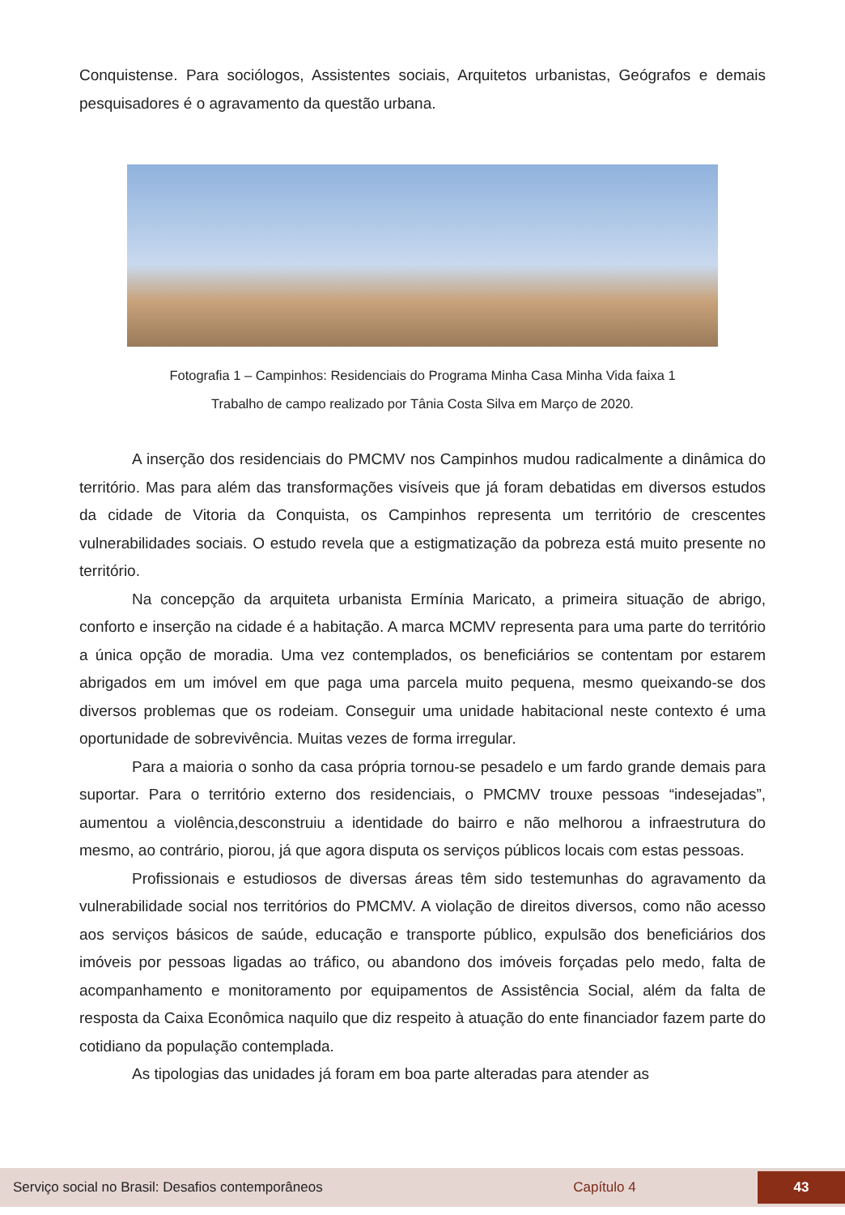Conquistense. Para sociólogos, Assistentes sociais, Arquitetos urbanistas, Geógrafos e demais pesquisadores é o agravamento da questão urbana.
Fotografia 1 – Campinhos: Residenciais do Programa Minha Casa Minha Vida faixa 1
Trabalho de campo realizado por Tânia Costa Silva em Março de 2020.
A inserção dos residenciais do PMCMV nos Campinhos mudou radicalmente a dinâmica do território. Mas para além das transformações visíveis que já foram debatidas em diversos estudos da cidade de Vitoria da Conquista, os Campinhos representa um território de crescentes vulnerabilidades sociais. O estudo revela que a estigmatização da pobreza está muito presente no território.
Na concepção da arquiteta urbanista Ermínia Maricato, a primeira situação de abrigo, conforto e inserção na cidade é a habitação. A marca MCMV representa para uma parte do território a única opção de moradia. Uma vez contemplados, os beneficiários se contentam por estarem abrigados em um imóvel em que paga uma parcela muito pequena, mesmo queixando-se dos diversos problemas que os rodeiam. Conseguir uma unidade habitacional neste contexto é uma oportunidade de sobrevivência. Muitas vezes de forma irregular.
Para a maioria o sonho da casa própria tornou-se pesadelo e um fardo grande demais para suportar. Para o território externo dos residenciais, o PMCMV trouxe pessoas “indesejadas”, aumentou a violência,desconstruiu a identidade do bairro e não melhorou a infraestrutura do mesmo, ao contrário, piorou, já que agora disputa os serviços públicos locais com estas pessoas.
Profissionais e estudiosos de diversas áreas têm sido testemunhas do agravamento da vulnerabilidade social nos territórios do PMCMV. A violação de direitos diversos, como não acesso aos serviços básicos de saúde, educação e transporte público, expulsão dos beneficiários dos imóveis por pessoas ligadas ao tráfico, ou abandono dos imóveis forçadas pelo medo, falta de acompanhamento e monitoramento por equipamentos de Assistência Social, além da falta de resposta da Caixa Econômica naquilo que diz respeito à atuação do ente financiador fazem parte do cotidiano da população contemplada.
As tipologias das unidades já foram em boa parte alteradas para atender as
Serviço social no Brasil: Desafios contemporâneos Capítulo 4 43